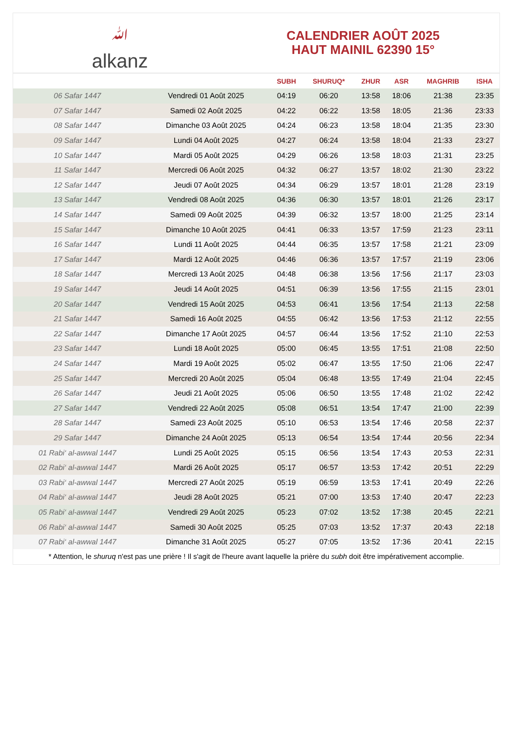ﷲalkanz
CALENDRIER AOÛT 2025
HAUT MAINIL 62390 15°
| | | SUBH | SHURUQ* | ZHUR | ASR | MAGHRIB | ISHA |
| --- | --- | --- | --- | --- | --- | --- | --- |
| 06 Safar 1447 | Vendredi 01 Août 2025 | 04:19 | 06:20 | 13:58 | 18:06 | 21:38 | 23:35 |
| 07 Safar 1447 | Samedi 02 Août 2025 | 04:22 | 06:22 | 13:58 | 18:05 | 21:36 | 23:33 |
| 08 Safar 1447 | Dimanche 03 Août 2025 | 04:24 | 06:23 | 13:58 | 18:04 | 21:35 | 23:30 |
| 09 Safar 1447 | Lundi 04 Août 2025 | 04:27 | 06:24 | 13:58 | 18:04 | 21:33 | 23:27 |
| 10 Safar 1447 | Mardi 05 Août 2025 | 04:29 | 06:26 | 13:58 | 18:03 | 21:31 | 23:25 |
| 11 Safar 1447 | Mercredi 06 Août 2025 | 04:32 | 06:27 | 13:57 | 18:02 | 21:30 | 23:22 |
| 12 Safar 1447 | Jeudi 07 Août 2025 | 04:34 | 06:29 | 13:57 | 18:01 | 21:28 | 23:19 |
| 13 Safar 1447 | Vendredi 08 Août 2025 | 04:36 | 06:30 | 13:57 | 18:01 | 21:26 | 23:17 |
| 14 Safar 1447 | Samedi 09 Août 2025 | 04:39 | 06:32 | 13:57 | 18:00 | 21:25 | 23:14 |
| 15 Safar 1447 | Dimanche 10 Août 2025 | 04:41 | 06:33 | 13:57 | 17:59 | 21:23 | 23:11 |
| 16 Safar 1447 | Lundi 11 Août 2025 | 04:44 | 06:35 | 13:57 | 17:58 | 21:21 | 23:09 |
| 17 Safar 1447 | Mardi 12 Août 2025 | 04:46 | 06:36 | 13:57 | 17:57 | 21:19 | 23:06 |
| 18 Safar 1447 | Mercredi 13 Août 2025 | 04:48 | 06:38 | 13:56 | 17:56 | 21:17 | 23:03 |
| 19 Safar 1447 | Jeudi 14 Août 2025 | 04:51 | 06:39 | 13:56 | 17:55 | 21:15 | 23:01 |
| 20 Safar 1447 | Vendredi 15 Août 2025 | 04:53 | 06:41 | 13:56 | 17:54 | 21:13 | 22:58 |
| 21 Safar 1447 | Samedi 16 Août 2025 | 04:55 | 06:42 | 13:56 | 17:53 | 21:12 | 22:55 |
| 22 Safar 1447 | Dimanche 17 Août 2025 | 04:57 | 06:44 | 13:56 | 17:52 | 21:10 | 22:53 |
| 23 Safar 1447 | Lundi 18 Août 2025 | 05:00 | 06:45 | 13:55 | 17:51 | 21:08 | 22:50 |
| 24 Safar 1447 | Mardi 19 Août 2025 | 05:02 | 06:47 | 13:55 | 17:50 | 21:06 | 22:47 |
| 25 Safar 1447 | Mercredi 20 Août 2025 | 05:04 | 06:48 | 13:55 | 17:49 | 21:04 | 22:45 |
| 26 Safar 1447 | Jeudi 21 Août 2025 | 05:06 | 06:50 | 13:55 | 17:48 | 21:02 | 22:42 |
| 27 Safar 1447 | Vendredi 22 Août 2025 | 05:08 | 06:51 | 13:54 | 17:47 | 21:00 | 22:39 |
| 28 Safar 1447 | Samedi 23 Août 2025 | 05:10 | 06:53 | 13:54 | 17:46 | 20:58 | 22:37 |
| 29 Safar 1447 | Dimanche 24 Août 2025 | 05:13 | 06:54 | 13:54 | 17:44 | 20:56 | 22:34 |
| 01 Rabi‘ al-awwal 1447 | Lundi 25 Août 2025 | 05:15 | 06:56 | 13:54 | 17:43 | 20:53 | 22:31 |
| 02 Rabi‘ al-awwal 1447 | Mardi 26 Août 2025 | 05:17 | 06:57 | 13:53 | 17:42 | 20:51 | 22:29 |
| 03 Rabi‘ al-awwal 1447 | Mercredi 27 Août 2025 | 05:19 | 06:59 | 13:53 | 17:41 | 20:49 | 22:26 |
| 04 Rabi‘ al-awwal 1447 | Jeudi 28 Août 2025 | 05:21 | 07:00 | 13:53 | 17:40 | 20:47 | 22:23 |
| 05 Rabi‘ al-awwal 1447 | Vendredi 29 Août 2025 | 05:23 | 07:02 | 13:52 | 17:38 | 20:45 | 22:21 |
| 06 Rabi‘ al-awwal 1447 | Samedi 30 Août 2025 | 05:25 | 07:03 | 13:52 | 17:37 | 20:43 | 22:18 |
| 07 Rabi‘ al-awwal 1447 | Dimanche 31 Août 2025 | 05:27 | 07:05 | 13:52 | 17:36 | 20:41 | 22:15 |
* Attention, le shuruq n'est pas une prière ! Il s'agit de l'heure avant laquelle la prière du subh doit être impérativement accomplie.